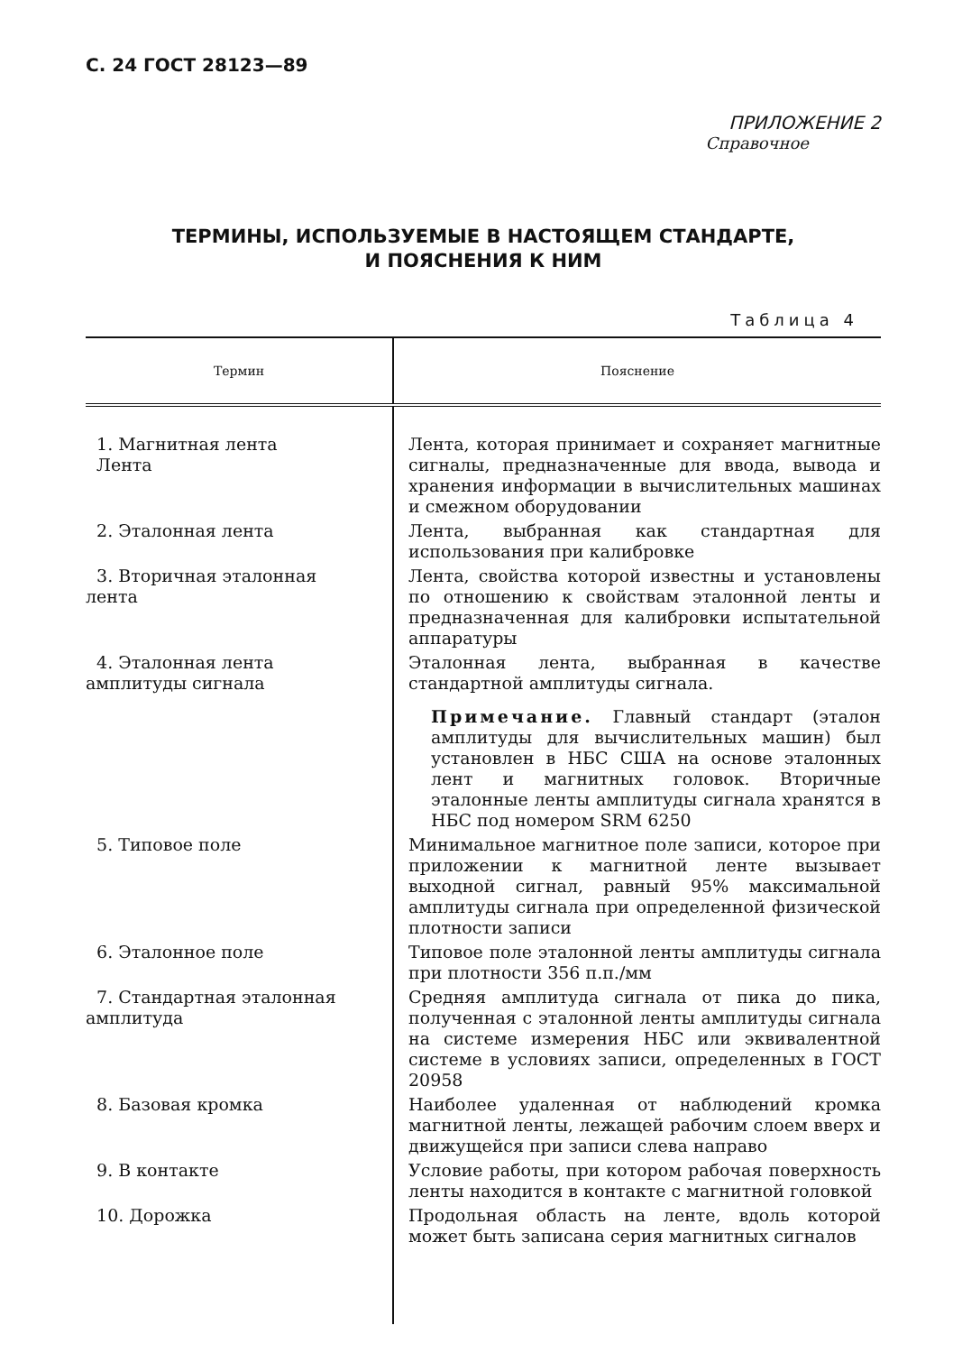С. 24 ГОСТ 28123—89
ПРИЛОЖЕНИЕ 2
Справочное
ТЕРМИНЫ, ИСПОЛЬЗУЕМЫЕ В НАСТОЯЩЕМ СТАНДАРТЕ,
И ПОЯСНЕНИЯ К НИМ
Таблица 4
| Термин | Пояснение |
| --- | --- |
| 1. Магнитная лента Лента | Лента, которая принимает и сохраняет магнитные сигналы, предназначенные для ввода, вывода и хранения информации в вычислительных машинах и смежном оборудовании |
| 2. Эталонная лента | Лента, выбранная как стандартная для использования при калибровке |
| 3. Вторичная эталонная лента | Лента, свойства которой известны и установлены по отношению к свойствам эталонной ленты и предназначенная для калибровки испытательной аппаратуры |
| 4. Эталонная лента амплитуды сигнала | Эталонная лента, выбранная в качестве стандартной амплитуды сигнала. Примечание. Главный стандарт (эталон амплитуды для вычислительных машин) был установлен в НБС США на основе эталонных лент и магнитных головок. Вторичные эталонные ленты амплитуды сигнала хранятся в НБС под номером SRM 6250 |
| 5. Типовое поле | Минимальное магнитное поле записи, которое при приложении к магнитной ленте вызывает выходной сигнал, равный 95% максимальной амплитуды сигнала при определенной физической плотности записи |
| 6. Эталонное поле | Типовое поле эталонной ленты амплитуды сигнала при плотности 356 п.п./мм |
| 7. Стандартная эталонная амплитуда | Средняя амплитуда сигнала от пика до пика, полученная с эталонной ленты амплитуды сигнала на системе измерения НБС или эквивалентной системе в условиях записи, определенных в ГОСТ 20958 |
| 8. Базовая кромка | Наиболее удаленная от наблюдений кромка магнитной ленты, лежащей рабочим слоем вверх и движущейся при записи слева направо |
| 9. В контакте | Условие работы, при котором рабочая поверхность ленты находится в контакте с магнитной головкой |
| 10. Дорожка | Продольная область на ленте, вдоль которой может быть записана серия магнитных сигналов |